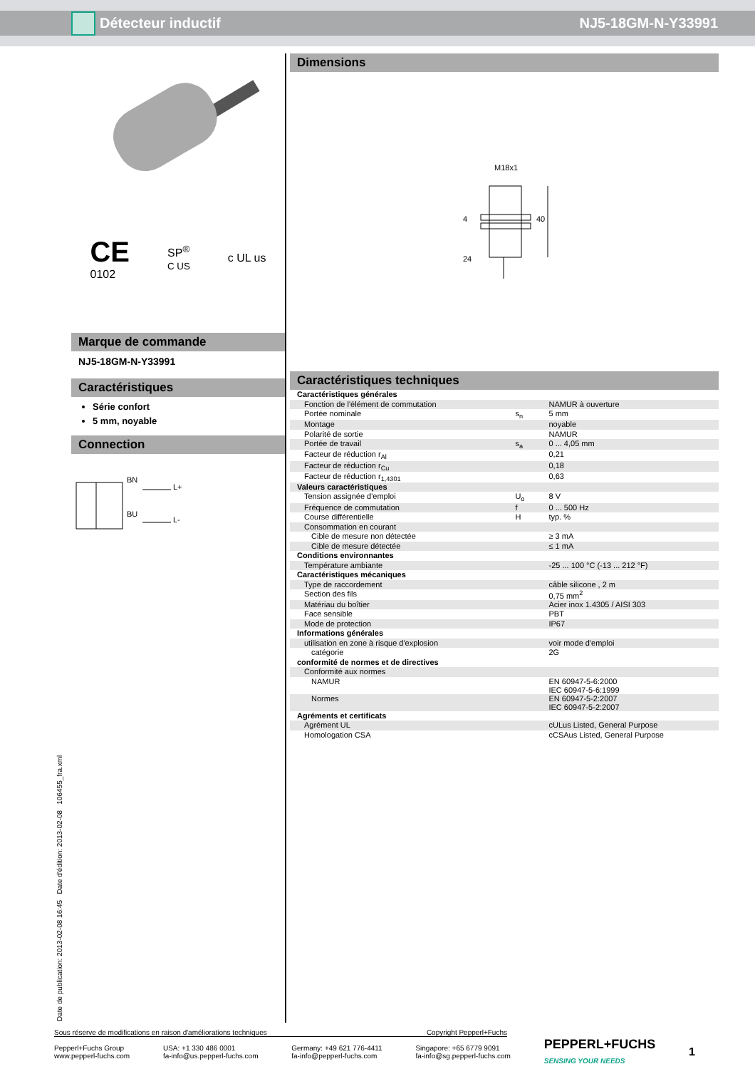Détecteur inductif NJ5-18GM-N-Y33991
CE
0102
SP<sup>®</sup>
C US
c UL us
Marque de commande
NJ5-18GM-N-Y33991
Caractéristiques
Série confort
5 mm, noyable
Connection
BN
L+
BU
L-
Dimensions
M18x1
40
24
4
Caractéristiques techniques
| Caractéristiques générales | | |
| Fonction de l'élément de commutation | | NAMUR à ouverture |
| Portée nominale | s<sub>n</sub> | 5 mm |
| Montage | | noyable |
| Polarité de sortie | | NAMUR |
| Portée de travail | s<sub>a</sub> | 0 ... 4,05 mm |
| Facteur de réduction r<sub>Al</sub> | | 0,21 |
| Facteur de réduction r<sub>Cu</sub> | | 0,18 |
| Facteur de réduction r<sub>1,4301</sub> | | 0,63 |
| Valeurs caractéristiques | | |
| Tension assignée d'emploi | U<sub>o</sub> | 8 V |
| Fréquence de commutation | f | 0 ... 500 Hz |
| Course différentielle | H | typ. % |
| Consommation en courant | | |
| Cible de mesure non détectée | | ≥ 3 mA |
| Cible de mesure détectée | | ≤ 1 mA |
| Conditions environnantes | | |
| Température ambiante | | -25 ... 100 °C (-13 ... 212 °F) |
| Caractéristiques mécaniques | | |
| Type de raccordement | | câble silicone , 2 m |
| Section des fils | | 0,75 mm<sup>2</sup> |
| Matériau du boîtier | | Acier inox 1.4305 / AISI 303 |
| Face sensible | | PBT |
| Mode de protection | | IP67 |
| Informations générales | | |
| utilisation en zone à risque d'explosion | | voir mode d'emploi |
| catégorie | | 2G |
| conformité de normes et de directives | | |
| Conformité aux normes | | |
| NAMUR | | EN 60947-5-6:2000 IEC 60947-5-6:1999 |
| Normes | | EN 60947-5-2:2007 IEC 60947-5-2:2007 |
| Agréments et certificats | | |
| Agrément UL | | cULus Listed, General Purpose |
| Homologation CSA | | cCSAus Listed, General Purpose |
Date de publication: 2013-02-08 16:45 Date d'édition: 2013-02-08 106455_fra.xml
Sous réserve de modifications en raison d'améliorations techniques Copyright Pepperl+Fuchs
Pepperl+Fuchs Group
www.pepperl-fuchs.com USA: +1 330 486 0001
fa-info@us.pepperl-fuchs.com Germany: +49 621 776-4411
fa-info@pepperl-fuchs.com Singapore: +65 6779 9091
fa-info@sg.pepperl-fuchs.com PEPPERL+FUCHS
SENSING YOUR NEEDS 1